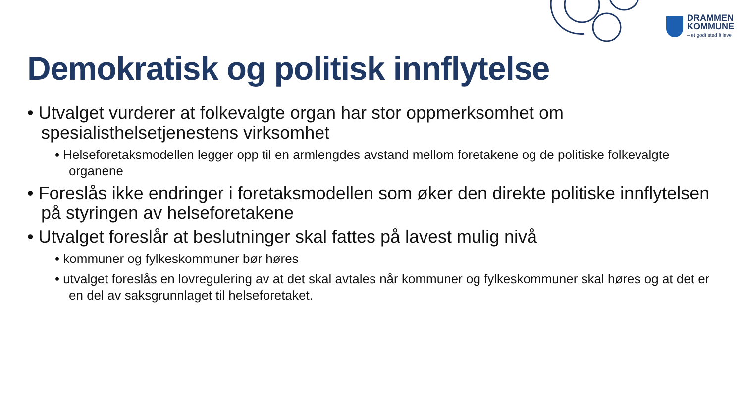DRAMMEN
KOMMUNE
– et godt sted å leve
Demokratisk og politisk innflytelse
• Utvalget vurderer at folkevalgte organ har stor oppmerksomhet om spesialisthelsetjenestens virksomhet
• Helseforetaksmodellen legger opp til en armlengdes avstand mellom foretakene og de politiske folkevalgte organene
• Foreslås ikke endringer i foretaksmodellen som øker den direkte politiske innflytelsen på styringen av helseforetakene
• Utvalget foreslår at beslutninger skal fattes på lavest mulig nivå
• kommuner og fylkeskommuner bør høres
• utvalget foreslås en lovregulering av at det skal avtales når kommuner og fylkeskommuner skal høres og at det er en del av saksgrunnlaget til helseforetaket.